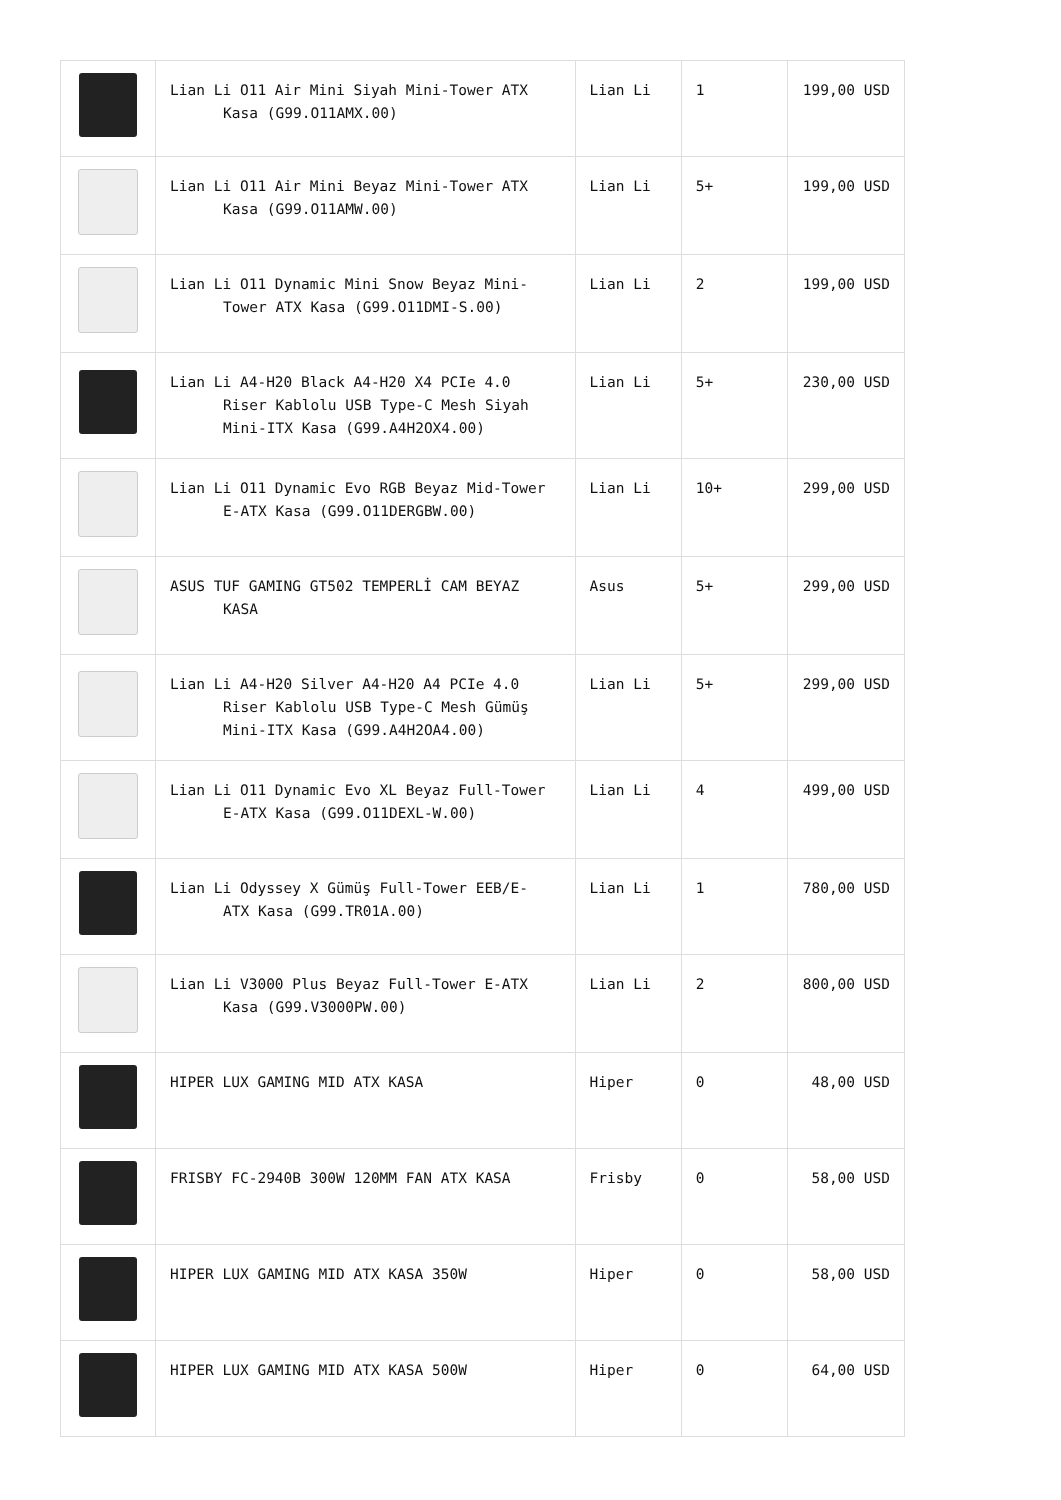| | Lian Li O11 Air Mini Siyah Mini-Tower ATX Kasa (G99.O11AMX.00) | Lian Li | 1 | 199,00 USD |
| | Lian Li O11 Air Mini Beyaz Mini-Tower ATX Kasa (G99.O11AMW.00) | Lian Li | 5+ | 199,00 USD |
| | Lian Li O11 Dynamic Mini Snow Beyaz Mini- Tower ATX Kasa (G99.O11DMI-S.00) | Lian Li | 2 | 199,00 USD |
| | Lian Li A4-H20 Black A4-H20 X4 PCIe 4.0 Riser Kablolu USB Type-C Mesh Siyah Mini-ITX Kasa (G99.A4H2OX4.00) | Lian Li | 5+ | 230,00 USD |
| | Lian Li O11 Dynamic Evo RGB Beyaz Mid-Tower E-ATX Kasa (G99.O11DERGBW.00) | Lian Li | 10+ | 299,00 USD |
| | ASUS TUF GAMING GT502 TEMPERLİ CAM BEYAZ KASA | Asus | 5+ | 299,00 USD |
| | Lian Li A4-H20 Silver A4-H20 A4 PCIe 4.0 Riser Kablolu USB Type-C Mesh Gümüş Mini-ITX Kasa (G99.A4H2OA4.00) | Lian Li | 5+ | 299,00 USD |
| | Lian Li O11 Dynamic Evo XL Beyaz Full-Tower E-ATX Kasa (G99.O11DEXL-W.00) | Lian Li | 4 | 499,00 USD |
| | Lian Li Odyssey X Gümüş Full-Tower EEB/E- ATX Kasa (G99.TR01A.00) | Lian Li | 1 | 780,00 USD |
| | Lian Li V3000 Plus Beyaz Full-Tower E-ATX Kasa (G99.V3000PW.00) | Lian Li | 2 | 800,00 USD |
| | HIPER LUX GAMING MID ATX KASA | Hiper | 0 | 48,00 USD |
| | FRISBY FC-2940B 300W 120MM FAN ATX KASA | Frisby | 0 | 58,00 USD |
| | HIPER LUX GAMING MID ATX KASA 350W | Hiper | 0 | 58,00 USD |
| | HIPER LUX GAMING MID ATX KASA 500W | Hiper | 0 | 64,00 USD |